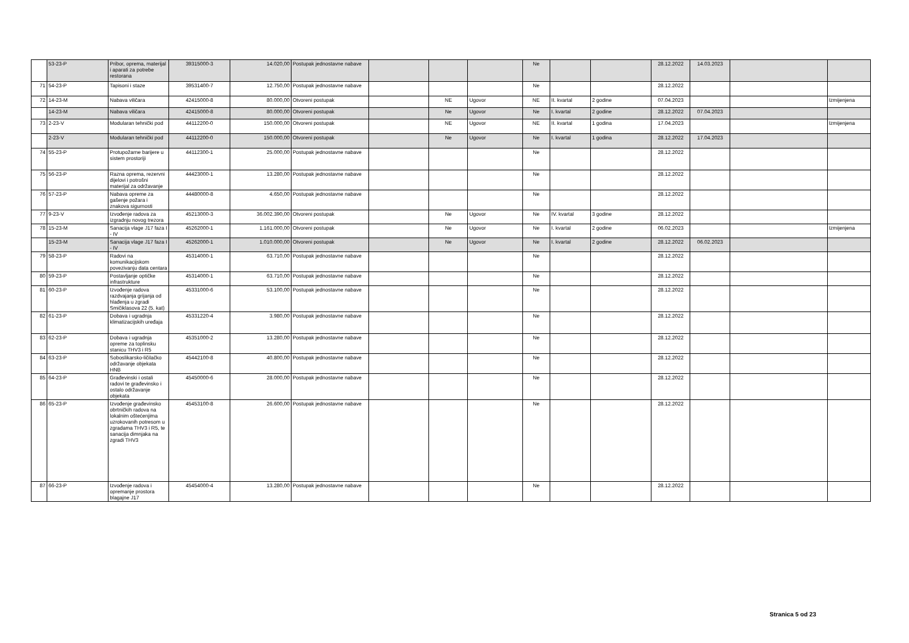| | 53-23-P | Pribor, oprema, materijal i aparati za potrebe restorana | 39315000-3 | 14.020,00 | Postupak jednostavne nabave | | | | Ne | | | 28.12.2022 | 14.03.2023 | | |
| 71 | 54-23-P | Tapisoni i staze | 39531400-7 | 12.750,00 | Postupak jednostavne nabave | | | | Ne | | | 28.12.2022 | | | |
| 72 | 14-23-M | Nabava viličara | 42415000-8 | 80.000,00 | Otvoreni postupak | | NE | Ugovor | NE | II. kvartal | 2 godine | 07.04.2023 | | | Izmijenjena |
| | 14-23-M | Nabava viličara | 42415000-8 | 80.000,00 | Otvoreni postupak | | Ne | Ugovor | Ne | I. kvartal | 2 godine | 28.12.2022 | 07.04.2023 | | |
| 73 | 2-23-V | Modularan tehnički pod | 44112200-0 | 150.000,00 | Otvoreni postupak | | NE | Ugovor | NE | II. kvartal | 1 godina | 17.04.2023 | | | Izmijenjena |
| | 2-23-V | Modularan tehnički pod | 44112200-0 | 150.000,00 | Otvoreni postupak | | Ne | Ugovor | Ne | I. kvartal | 1 godina | 28.12.2022 | 17.04.2023 | | |
| 74 | 55-23-P | Protupožarne barijere u sistem prostoriji | 44112300-1 | 25.000,00 | Postupak jednostavne nabave | | | | Ne | | | 28.12.2022 | | | |
| 75 | 56-23-P | Razna oprema, rezervni dijelovi i potrošni materijal za održavanje | 44423000-1 | 13.280,00 | Postupak jednostavne nabave | | | | Ne | | | 28.12.2022 | | | |
| 76 | 57-23-P | Nabava opreme za gašenje požara i znakova sigurnosti | 44480000-8 | 4.650,00 | Postupak jednostavne nabave | | | | Ne | | | 28.12.2022 | | | |
| 77 | 9-23-V | Izvođenje radova za izgradnju novog trezora | 45213000-3 | 36.002.390,00 | Otvoreni postupak | | Ne | Ugovor | Ne | IV. kvartal | 3 godine | 28.12.2022 | | | |
| 78 | 15-23-M | Sanacija vlage J17 faza I - IV | 45262000-1 | 1.161.000,00 | Otvoreni postupak | | Ne | Ugovor | Ne | I. kvartal | 2 godine | 06.02.2023 | | | Izmijenjena |
| | 15-23-M | Sanacija vlage J17 faza I - IV | 45262000-1 | 1.010.000,00 | Otvoreni postupak | | Ne | Ugovor | Ne | I. kvartal | 2 godine | 28.12.2022 | 06.02.2023 | | |
| 79 | 58-23-P | Radovi na komunikacijskom povezivanju data centara | 45314000-1 | 63.710,00 | Postupak jednostavne nabave | | | | Ne | | | 28.12.2022 | | | |
| 80 | 59-23-P | Postavljanje optičke infrastrukture | 45314000-1 | 63.710,00 | Postupak jednostavne nabave | | | | Ne | | | 28.12.2022 | | | |
| 81 | 60-23-P | Izvođenje radova razdvajanja grijanja od hlađenja u zgradi Smičiklasova 22 (5. kat) | 45331000-6 | 53.100,00 | Postupak jednostavne nabave | | | | Ne | | | 28.12.2022 | | | |
| 82 | 61-23-P | Dobava i ugradnja klimatizacijskih uređaja | 45331220-4 | 3.980,00 | Postupak jednostavne nabave | | | | Ne | | | 28.12.2022 | | | |
| 83 | 62-23-P | Dobava i ugradnja opreme za toplinsku stanicu THV3 i R5 | 45351000-2 | 13.280,00 | Postupak jednostavne nabave | | | | Ne | | | 28.12.2022 | | | |
| 84 | 63-23-P | Soboslikarsko-ličilačko održavanje objekata HNB | 45442100-8 | 40.800,00 | Postupak jednostavne nabave | | | | Ne | | | 28.12.2022 | | | |
| 85 | 64-23-P | Građevinski i ostali radovi te građevinsko i ostalo održavanje objekata | 45450000-6 | 28.000,00 | Postupak jednostavne nabave | | | | Ne | | | 28.12.2022 | | | |
| 86 | 65-23-P | Izvođenje građevinsko obrtničkih radova na lokalnim oštećenjima uzrokovanih potresom u zgradama THV3 i R5, te sanacija dimnjaka na zgradi THV3 | 45453100-8 | 26.600,00 | Postupak jednostavne nabave | | | | Ne | | | 28.12.2022 | | | |
| 87 | 66-23-P | Izvođenje radova i opremanje prostora blagajne J17 | 45454000-4 | 13.280,00 | Postupak jednostavne nabave | | | | Ne | | | 28.12.2022 | | | |
Stranica 5 od 23